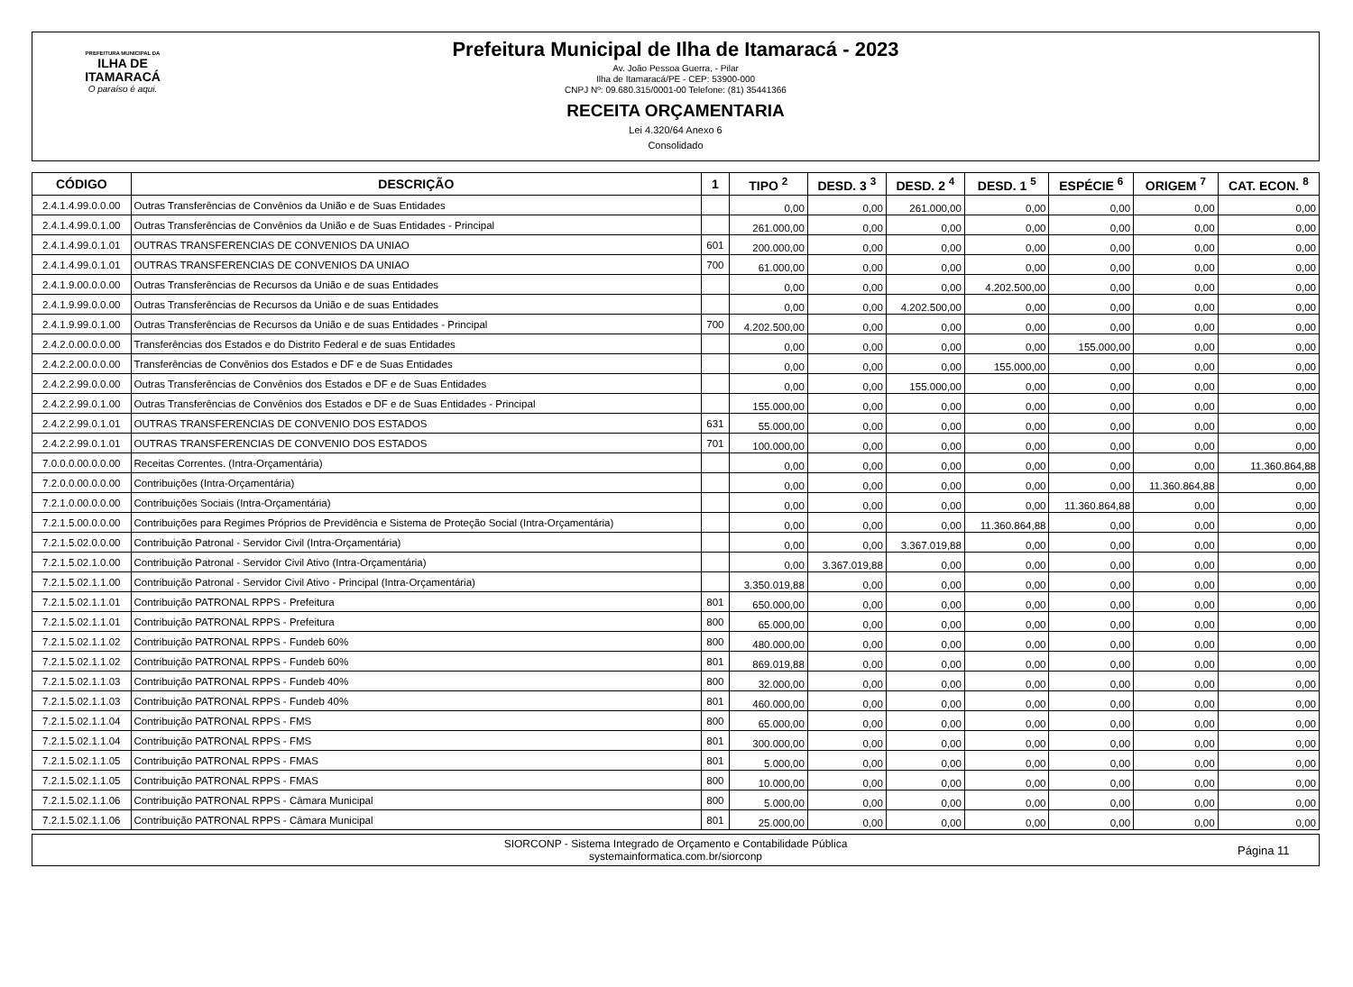PREFEITURA MUNICIPAL DA
ILHA DE ITAMARACÁ
O paraíso é aqui.
Prefeitura Municipal de Ilha de Itamaracá - 2023
Av. João Pessoa Guerra, - Pilar
Ilha de Itamaracá/PE - CEP: 53900-000
CNPJ Nº: 09.680.315/0001-00 Telefone: (81) 35441366
RECEITA ORÇAMENTARIA
Lei 4.320/64 Anexo 6
Consolidado
| CÓDIGO | DESCRIÇÃO | 1 | TIPO <sup>2</sup> | DESD. 3 <sup>3</sup> | DESD. 2 <sup>4</sup> | DESD. 1 <sup>5</sup> | ESPÉCIE <sup>6</sup> | ORIGEM <sup>7</sup> | CAT. ECON. <sup>8</sup> |
| --- | --- | --- | --- | --- | --- | --- | --- | --- | --- |
| 2.4.1.4.99.0.0.00 | Outras Transferências de Convênios da União e de Suas Entidades | | 0,00 | 0,00 | 261.000,00 | 0,00 | 0,00 | 0,00 | 0,00 |
| 2.4.1.4.99.0.1.00 | Outras Transferências de Convênios da União e de Suas Entidades - Principal | | 261.000,00 | 0,00 | 0,00 | 0,00 | 0,00 | 0,00 | 0,00 |
| 2.4.1.4.99.0.1.01 | OUTRAS TRANSFERENCIAS DE CONVENIOS DA UNIAO | 601 | 200.000,00 | 0,00 | 0,00 | 0,00 | 0,00 | 0,00 | 0,00 |
| 2.4.1.4.99.0.1.01 | OUTRAS TRANSFERENCIAS DE CONVENIOS DA UNIAO | 700 | 61.000,00 | 0,00 | 0,00 | 0,00 | 0,00 | 0,00 | 0,00 |
| 2.4.1.9.00.0.0.00 | Outras Transferências de Recursos da União e de suas Entidades | | 0,00 | 0,00 | 0,00 | 4.202.500,00 | 0,00 | 0,00 | 0,00 |
| 2.4.1.9.99.0.0.00 | Outras Transferências de Recursos da União e de suas Entidades | | 0,00 | 0,00 | 4.202.500,00 | 0,00 | 0,00 | 0,00 | 0,00 |
| 2.4.1.9.99.0.1.00 | Outras Transferências de Recursos da União e de suas Entidades - Principal | 700 | 4.202.500,00 | 0,00 | 0,00 | 0,00 | 0,00 | 0,00 | 0,00 |
| 2.4.2.0.00.0.0.00 | Transferências dos Estados e do Distrito Federal e de suas Entidades | | 0,00 | 0,00 | 0,00 | 0,00 | 155.000,00 | 0,00 | 0,00 |
| 2.4.2.2.00.0.0.00 | Transferências de Convênios dos Estados e DF e de Suas Entidades | | 0,00 | 0,00 | 0,00 | 155.000,00 | 0,00 | 0,00 | 0,00 |
| 2.4.2.2.99.0.0.00 | Outras Transferências de Convênios dos Estados e DF e de Suas Entidades | | 0,00 | 0,00 | 155.000,00 | 0,00 | 0,00 | 0,00 | 0,00 |
| 2.4.2.2.99.0.1.00 | Outras Transferências de Convênios dos Estados e DF e de Suas Entidades - Principal | | 155.000,00 | 0,00 | 0,00 | 0,00 | 0,00 | 0,00 | 0,00 |
| 2.4.2.2.99.0.1.01 | OUTRAS TRANSFERENCIAS DE CONVENIO DOS ESTADOS | 631 | 55.000,00 | 0,00 | 0,00 | 0,00 | 0,00 | 0,00 | 0,00 |
| 2.4.2.2.99.0.1.01 | OUTRAS TRANSFERENCIAS DE CONVENIO DOS ESTADOS | 701 | 100.000,00 | 0,00 | 0,00 | 0,00 | 0,00 | 0,00 | 0,00 |
| 7.0.0.0.00.0.0.00 | Receitas Correntes. (Intra-Orçamentária) | | 0,00 | 0,00 | 0,00 | 0,00 | 0,00 | 0,00 | 11.360.864,88 |
| 7.2.0.0.00.0.0.00 | Contribuições (Intra-Orçamentária) | | 0,00 | 0,00 | 0,00 | 0,00 | 0,00 | 11.360.864,88 | 0,00 |
| 7.2.1.0.00.0.0.00 | Contribuições Sociais (Intra-Orçamentária) | | 0,00 | 0,00 | 0,00 | 0,00 | 11.360.864,88 | 0,00 | 0,00 |
| 7.2.1.5.00.0.0.00 | Contribuições para Regimes Próprios de Previdência e Sistema de Proteção Social (Intra-Orçamentária) | | 0,00 | 0,00 | 0,00 | 11.360.864,88 | 0,00 | 0,00 | 0,00 |
| 7.2.1.5.02.0.0.00 | Contribuição Patronal - Servidor Civil (Intra-Orçamentária) | | 0,00 | 0,00 | 3.367.019,88 | 0,00 | 0,00 | 0,00 | 0,00 |
| 7.2.1.5.02.1.0.00 | Contribuição Patronal - Servidor Civil Ativo (Intra-Orçamentária) | | 0,00 | 3.367.019,88 | 0,00 | 0,00 | 0,00 | 0,00 | 0,00 |
| 7.2.1.5.02.1.1.00 | Contribuição Patronal - Servidor Civil Ativo - Principal (Intra-Orçamentária) | | 3.350.019,88 | 0,00 | 0,00 | 0,00 | 0,00 | 0,00 | 0,00 |
| 7.2.1.5.02.1.1.01 | Contribuição PATRONAL RPPS - Prefeitura | 801 | 650.000,00 | 0,00 | 0,00 | 0,00 | 0,00 | 0,00 | 0,00 |
| 7.2.1.5.02.1.1.01 | Contribuição PATRONAL RPPS - Prefeitura | 800 | 65.000,00 | 0,00 | 0,00 | 0,00 | 0,00 | 0,00 | 0,00 |
| 7.2.1.5.02.1.1.02 | Contribuição PATRONAL RPPS - Fundeb 60% | 800 | 480.000,00 | 0,00 | 0,00 | 0,00 | 0,00 | 0,00 | 0,00 |
| 7.2.1.5.02.1.1.02 | Contribuição PATRONAL RPPS - Fundeb 60% | 801 | 869.019,88 | 0,00 | 0,00 | 0,00 | 0,00 | 0,00 | 0,00 |
| 7.2.1.5.02.1.1.03 | Contribuição PATRONAL RPPS - Fundeb 40% | 800 | 32.000,00 | 0,00 | 0,00 | 0,00 | 0,00 | 0,00 | 0,00 |
| 7.2.1.5.02.1.1.03 | Contribuição PATRONAL RPPS - Fundeb 40% | 801 | 460.000,00 | 0,00 | 0,00 | 0,00 | 0,00 | 0,00 | 0,00 |
| 7.2.1.5.02.1.1.04 | Contribuição PATRONAL RPPS - FMS | 800 | 65.000,00 | 0,00 | 0,00 | 0,00 | 0,00 | 0,00 | 0,00 |
| 7.2.1.5.02.1.1.04 | Contribuição PATRONAL RPPS - FMS | 801 | 300.000,00 | 0,00 | 0,00 | 0,00 | 0,00 | 0,00 | 0,00 |
| 7.2.1.5.02.1.1.05 | Contribuição PATRONAL RPPS - FMAS | 801 | 5.000,00 | 0,00 | 0,00 | 0,00 | 0,00 | 0,00 | 0,00 |
| 7.2.1.5.02.1.1.05 | Contribuição PATRONAL RPPS - FMAS | 800 | 10.000,00 | 0,00 | 0,00 | 0,00 | 0,00 | 0,00 | 0,00 |
| 7.2.1.5.02.1.1.06 | Contribuição PATRONAL RPPS - Câmara Municipal | 800 | 5.000,00 | 0,00 | 0,00 | 0,00 | 0,00 | 0,00 | 0,00 |
| 7.2.1.5.02.1.1.06 | Contribuição PATRONAL RPPS - Câmara Municipal | 801 | 25.000,00 | 0,00 | 0,00 | 0,00 | 0,00 | 0,00 | 0,00 |
SIORCONP - Sistema Integrado de Orçamento e Contabilidade Pública
systemainformatica.com.br/siorconp
Página 11